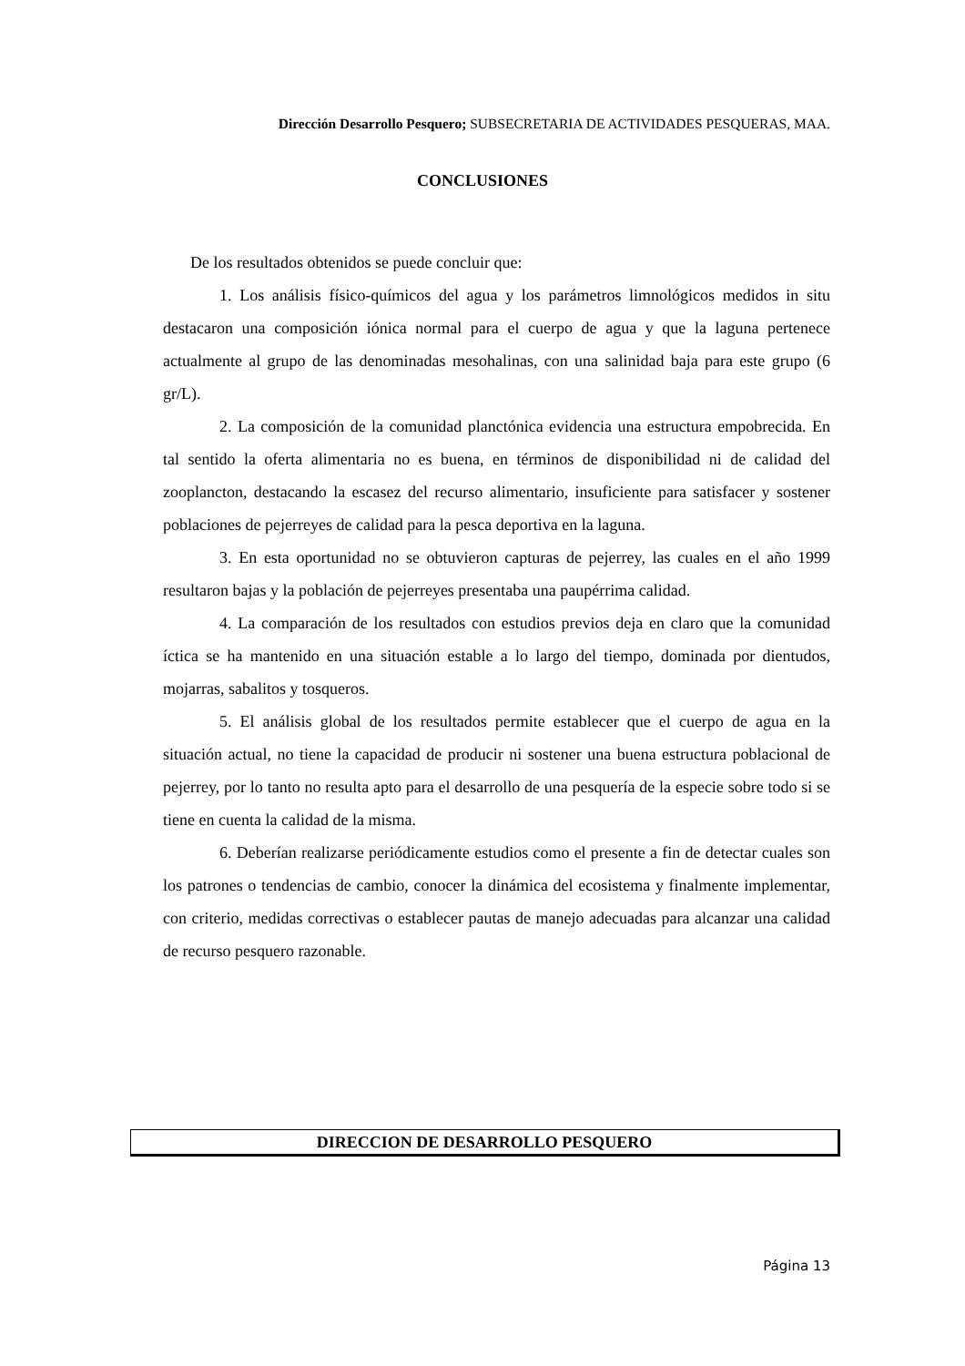Dirección Desarrollo Pesquero; SUBSECRETARIA DE ACTIVIDADES PESQUERAS, MAA.
CONCLUSIONES
De los resultados obtenidos se puede concluir que:
1. Los análisis físico-químicos del agua y los parámetros limnológicos medidos in situ destacaron una composición iónica normal para el cuerpo de agua y que la laguna pertenece actualmente al grupo de las denominadas mesohalinas, con una salinidad baja para este grupo (6 gr/L).
2. La composición de la comunidad planctónica evidencia una estructura empobrecida. En tal sentido la oferta alimentaria no es buena, en términos de disponibilidad ni de calidad del zooplancton, destacando la escasez del recurso alimentario, insuficiente para satisfacer y sostener poblaciones de pejerreyes de calidad para la pesca deportiva en la laguna.
3. En esta oportunidad no se obtuvieron capturas de pejerrey, las cuales en el año 1999 resultaron bajas y la población de pejerreyes presentaba una paupérrima calidad.
4. La comparación de los resultados con estudios previos deja en claro que la comunidad íctica se ha mantenido en una situación estable a lo largo del tiempo, dominada por dientudos, mojarras, sabalitos y tosqueros.
5. El análisis global de los resultados permite establecer que el cuerpo de agua en la situación actual, no tiene la capacidad de producir ni sostener una buena estructura poblacional de pejerrey, por lo tanto no resulta apto para el desarrollo de una pesquería de la especie sobre todo si se tiene en cuenta la calidad de la misma.
6. Deberían realizarse periódicamente estudios como el presente a fin de detectar cuales son los patrones o tendencias de cambio, conocer la dinámica del ecosistema y finalmente implementar, con criterio, medidas correctivas o establecer pautas de manejo adecuadas para alcanzar una calidad de recurso pesquero razonable.
DIRECCION DE DESARROLLO PESQUERO
Página 13